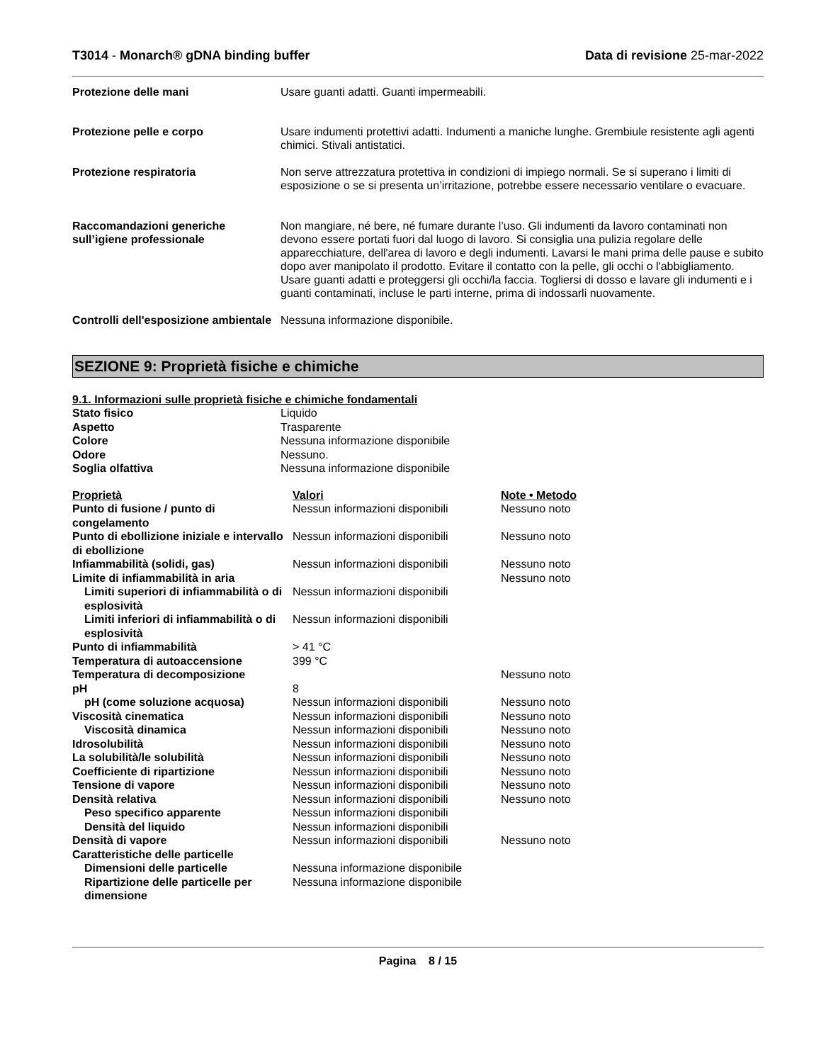T3014 - Monarch® gDNA binding buffer Data di revisione 25-mar-2022
Protezione delle mani Usare guanti adatti. Guanti impermeabili.
Protezione pelle e corpo Usare indumenti protettivi adatti. Indumenti a maniche lunghe. Grembiule resistente agli agenti chimici. Stivali antistatici.
Protezione respiratoria Non serve attrezzatura protettiva in condizioni di impiego normali. Se si superano i limiti di esposizione o se si presenta un’irritazione, potrebbe essere necessario ventilare o evacuare.
Raccomandazioni generiche sull’igiene professionale
Non mangiare, né bere, né fumare durante l’uso. Gli indumenti da lavoro contaminati non devono essere portati fuori dal luogo di lavoro. Si consiglia una pulizia regolare delle apparecchiature, dell'area di lavoro e degli indumenti. Lavarsi le mani prima delle pause e subito dopo aver manipolato il prodotto. Evitare il contatto con la pelle, gli occhi o l'abbigliamento. Usare guanti adatti e proteggersi gli occhi/la faccia. Togliersi di dosso e lavare gli indumenti e i guanti contaminati, incluse le parti interne, prima di indossarli nuovamente.
Controlli dell'esposizione ambientale
Nessuna informazione disponibile.
SEZIONE 9: Proprietà fisiche e chimiche
9.1. Informazioni sulle proprietà fisiche e chimiche fondamentali
| Stato fisico | Liquido |
| Aspetto | Trasparente |
| Colore | Nessuna informazione disponibile |
| Odore | Nessuno. |
| Soglia olfattiva | Nessuna informazione disponibile |
| Proprietà | Valori | Note • Metodo |
| --- | --- | --- |
| Punto di fusione / punto di congelamento | Nessun informazioni disponibili | Nessuno noto |
| Punto di ebollizione iniziale e intervallo di ebollizione | Nessun informazioni disponibili | Nessuno noto |
| Infiammabilità (solidi, gas) | Nessun informazioni disponibili | Nessuno noto |
| Limite di infiammabilità in aria | | Nessuno noto |
| Limiti superiori di infiammabilità o di esplosività | Nessun informazioni disponibili | |
| Limiti inferiori di infiammabilità o di esplosività | Nessun informazioni disponibili | |
| Punto di infiammabilità | > 41 °C | |
| Temperatura di autoaccensione | 399 °C | |
| Temperatura di decomposizione | | Nessuno noto |
| pH | 8 | |
| pH (come soluzione acquosa) | Nessun informazioni disponibili | Nessuno noto |
| Viscosità cinematica | Nessun informazioni disponibili | Nessuno noto |
| Viscosità dinamica | Nessun informazioni disponibili | Nessuno noto |
| Idrosolubilità | Nessun informazioni disponibili | Nessuno noto |
| La solubilità/le solubilità | Nessun informazioni disponibili | Nessuno noto |
| Coefficiente di ripartizione | Nessun informazioni disponibili | Nessuno noto |
| Tensione di vapore | Nessun informazioni disponibili | Nessuno noto |
| Densità relativa | Nessun informazioni disponibili | Nessuno noto |
| Peso specifico apparente | Nessun informazioni disponibili | |
| Densità del liquido | Nessun informazioni disponibili | |
| Densità di vapore | Nessun informazioni disponibili | Nessuno noto |
| Caratteristiche delle particelle | | |
| Dimensioni delle particelle | Nessuna informazione disponibile | |
| Ripartizione delle particelle per dimensione | Nessuna informazione disponibile | |
Pagina 8 / 15